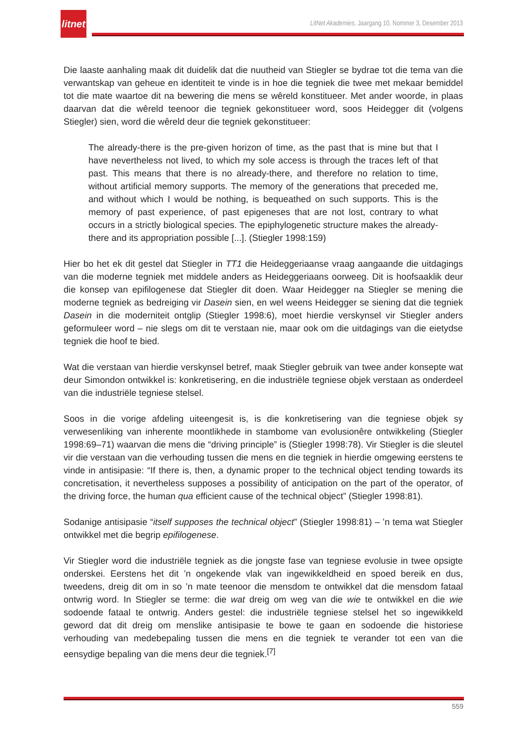litnet
LitNet Akademies, Jaargang 10, Nommer 3, Desember 2013
Die laaste aanhaling maak dit duidelik dat die nuutheid van Stiegler se bydrae tot die tema van die verwantskap van geheue en identiteit te vinde is in hoe die tegniek die twee met mekaar bemiddel tot die mate waartoe dit na bewering die mens se wêreld konstitueer. Met ander woorde, in plaas daarvan dat die wêreld teenoor die tegniek gekonstitueer word, soos Heidegger dit (volgens Stiegler) sien, word die wêreld deur die tegniek gekonstitueer:
The already-there is the pre-given horizon of time, as the past that is mine but that I have nevertheless not lived, to which my sole access is through the traces left of that past. This means that there is no already-there, and therefore no relation to time, without artificial memory supports. The memory of the generations that preceded me, and without which I would be nothing, is bequeathed on such supports. This is the memory of past experience, of past epigeneses that are not lost, contrary to what occurs in a strictly biological species. The epiphylogenetic structure makes the already-there and its appropriation possible [...]. (Stiegler 1998:159)
Hier bo het ek dit gestel dat Stiegler in TT1 die Heideggeriaanse vraag aangaande die uitdagings van die moderne tegniek met middele anders as Heideggeriaans oorweeg. Dit is hoofsaaklik deur die konsep van epifilogenese dat Stiegler dit doen. Waar Heidegger na Stiegler se mening die moderne tegniek as bedreiging vir Dasein sien, en wel weens Heidegger se siening dat die tegniek Dasein in die moderniteit ontglip (Stiegler 1998:6), moet hierdie verskynsel vir Stiegler anders geformuleer word – nie slegs om dit te verstaan nie, maar ook om die uitdagings van die eietydse tegniek die hoof te bied.
Wat die verstaan van hierdie verskynsel betref, maak Stiegler gebruik van twee ander konsepte wat deur Simondon ontwikkel is: konkretisering, en die industriële tegniese objek verstaan as onderdeel van die industriële tegniese stelsel.
Soos in die vorige afdeling uiteengesit is, is die konkretisering van die tegniese objek sy verwesenliking van inherente moontlikhede in stambome van evolusionêre ontwikkeling (Stiegler 1998:69–71) waarvan die mens die “driving principle” is (Stiegler 1998:78). Vir Stiegler is die sleutel vir die verstaan van die verhouding tussen die mens en die tegniek in hierdie omgewing eerstens te vinde in antisipasie: “If there is, then, a dynamic proper to the technical object tending towards its concretisation, it nevertheless supposes a possibility of anticipation on the part of the operator, of the driving force, the human qua efficient cause of the technical object” (Stiegler 1998:81).
Sodanige antisipasie “itself supposes the technical object” (Stiegler 1998:81) – ’n tema wat Stiegler ontwikkel met die begrip epifilogenese.
Vir Stiegler word die industriële tegniek as die jongste fase van tegniese evolusie in twee opsigte onderskei. Eerstens het dit ’n ongekende vlak van ingewikkeldheid en spoed bereik en dus, tweedens, dreig dit om in so ’n mate teenoor die mensdom te ontwikkel dat die mensdom fataal ontwrig word. In Stiegler se terme: die wat dreig om weg van die wie te ontwikkel en die wie sodoende fataal te ontwrig. Anders gestel: die industriële tegniese stelsel het so ingewikkeld geword dat dit dreig om menslike antisipasie te bowe te gaan en sodoende die historiese verhouding van medebepaling tussen die mens en die tegniek te verander tot een van die eensydige bepaling van die mens deur die tegniek.<sup>[7]</sup>
559